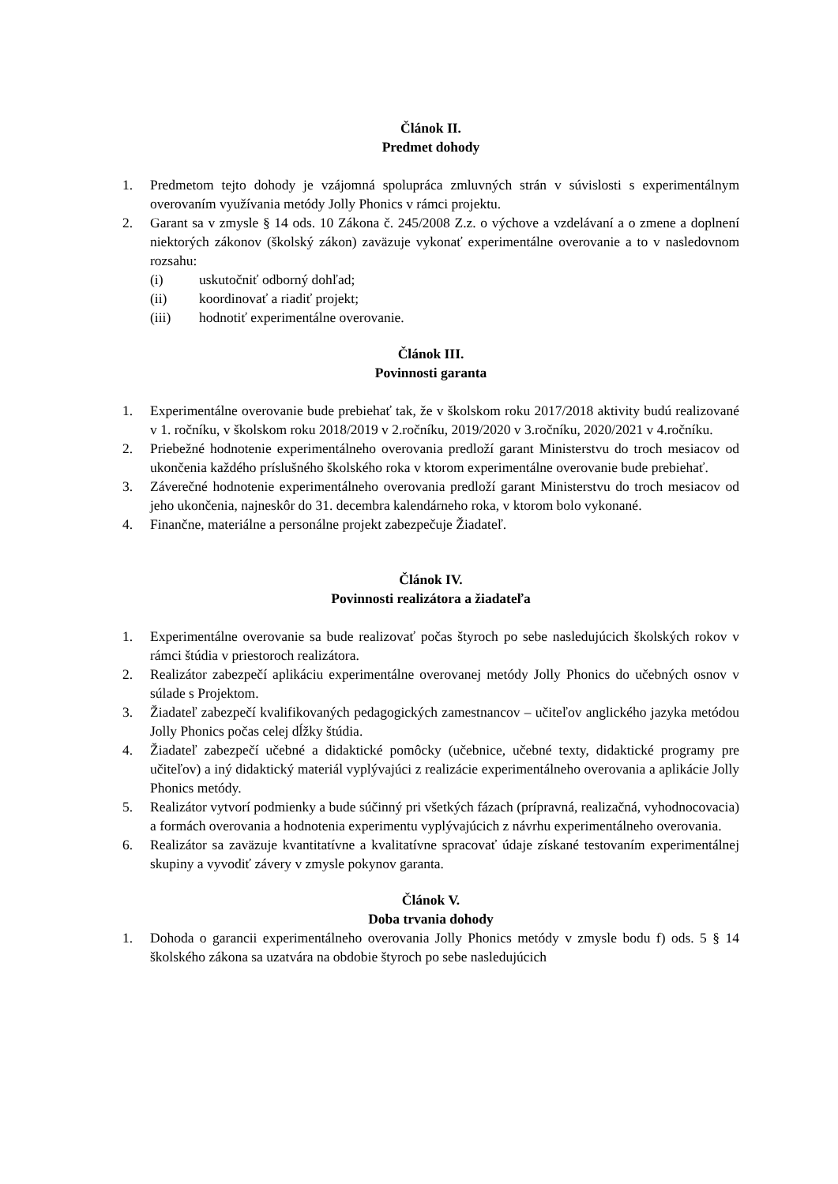Článok II.
Predmet dohody
1. Predmetom tejto dohody je vzájomná spolupráca zmluvných strán v súvislosti s experimentálnym overovaním využívania metódy Jolly Phonics v rámci projektu.
2. Garant sa v zmysle § 14 ods. 10 Zákona č. 245/2008 Z.z. o výchove a vzdelávaní a o zmene a doplnení niektorých zákonov (školský zákon) zaväzuje vykonať experimentálne overovanie a to v nasledovnom rozsahu:
(i) uskutočniť odborný dohľad;
(ii) koordinovať a riadiť projekt;
(iii) hodnotiť experimentálne overovanie.
Článok III.
Povinnosti garanta
1. Experimentálne overovanie bude prebiehať tak, že v školskom roku 2017/2018 aktivity budú realizované v 1. ročníku, v školskom roku 2018/2019 v 2.ročníku, 2019/2020 v 3.ročníku, 2020/2021 v 4.ročníku.
2. Priebežné hodnotenie experimentálneho overovania predloží garant Ministerstvu do troch mesiacov od ukončenia každého príslušného školského roka v ktorom experimentálne overovanie bude prebiehať.
3. Záverečné hodnotenie experimentálneho overovania predloží garant Ministerstvu do troch mesiacov od jeho ukončenia, najneskôr do 31. decembra kalendárneho roka, v ktorom bolo vykonané.
4. Finančne, materiálne a personálne projekt zabezpečuje Žiadateľ.
Článok IV.
Povinnosti realizátora a žiadateľa
1. Experimentálne overovanie sa bude realizovať počas štyroch po sebe nasledujúcich školských rokov v rámci štúdia v priestoroch realizátora.
2. Realizátor zabezpečí aplikáciu experimentálne overovanej metódy Jolly Phonics do učebných osnov v súlade s Projektom.
3. Žiadateľ zabezpečí kvalifikovaných pedagogických zamestnancov – učiteľov anglického jazyka metódou Jolly Phonics počas celej dĺžky štúdia.
4. Žiadateľ zabezpečí učebné a didaktické pomôcky (učebnice, učebné texty, didaktické programy pre učiteľov) a iný didaktický materiál vyplývajúci z realizácie experimentálneho overovania a aplikácie Jolly Phonics metódy.
5. Realizátor vytvorí podmienky a bude súčinný pri všetkých fázach (prípravná, realizačná, vyhodnocovacia) a formách overovania a hodnotenia experimentu vyplývajúcich z návrhu experimentálneho overovania.
6. Realizátor sa zaväzuje kvantitatívne a kvalitatívne spracovať údaje získané testovaním experimentálnej skupiny a vyvodiť závery v zmysle pokynov garanta.
Článok V.
Doba trvania dohody
1. Dohoda o garancii experimentálneho overovania Jolly Phonics metódy v zmysle bodu f) ods. 5 § 14 školského zákona sa uzatvára na obdobie štyroch po sebe nasledujúcich